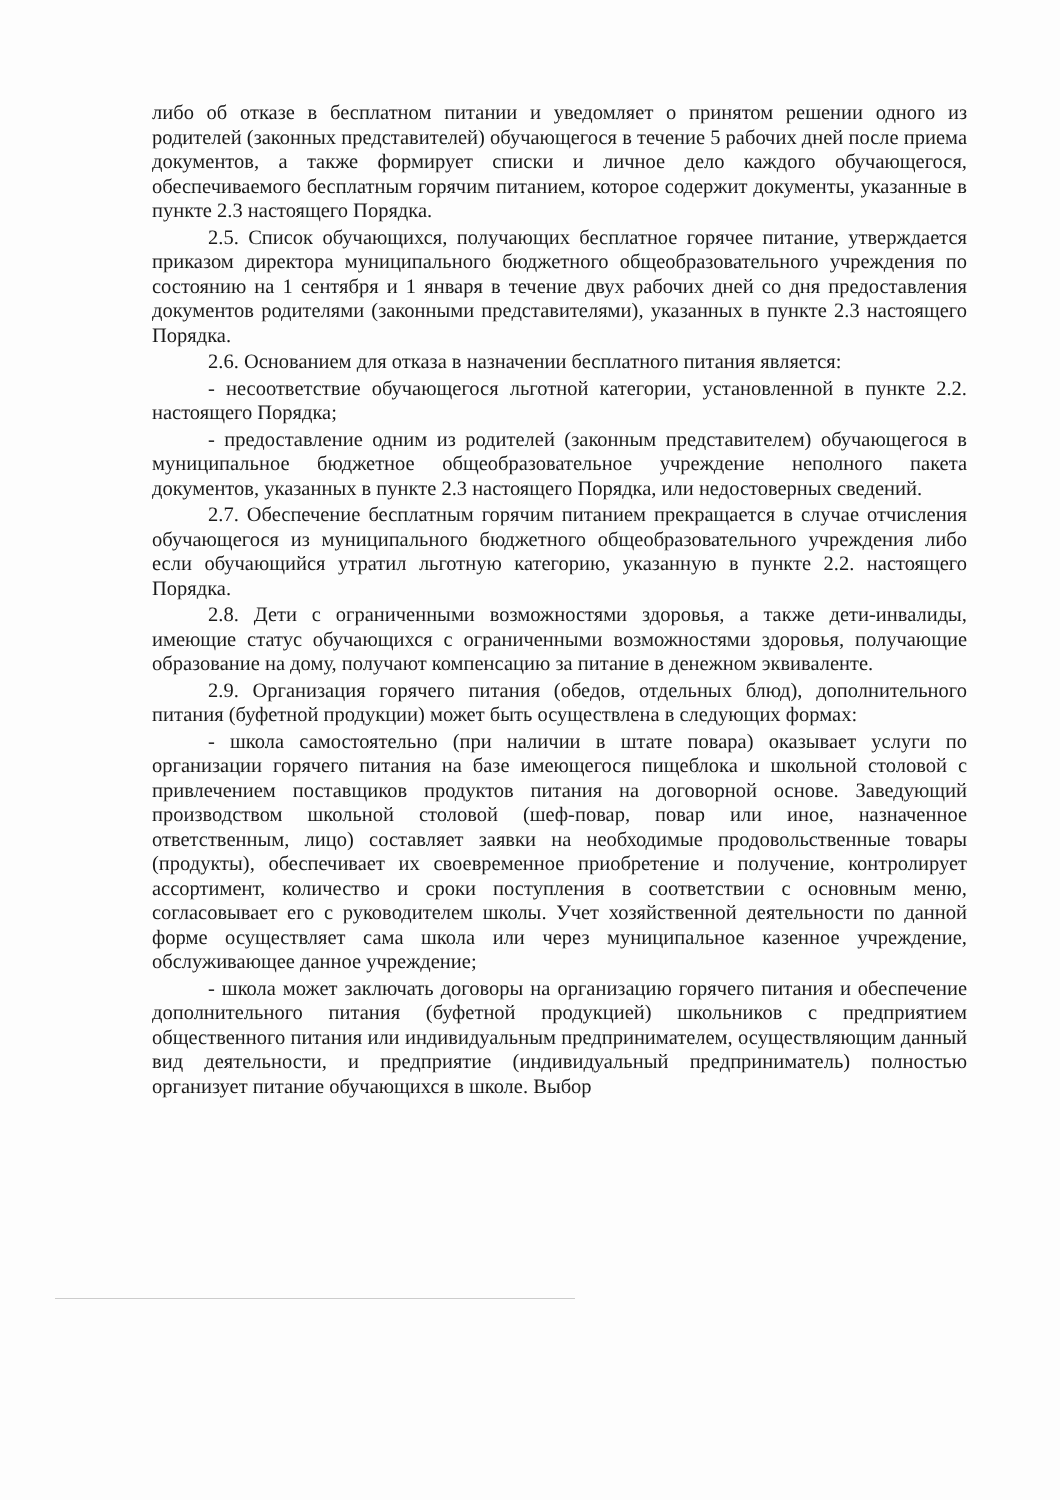либо об отказе в бесплатном питании и уведомляет о принятом решении одного из родителей (законных представителей) обучающегося в течение 5 рабочих дней после приема документов, а также формирует списки и личное дело каждого обучающегося, обеспечиваемого бесплатным горячим питанием, которое содержит документы, указанные в пункте 2.3 настоящего Порядка.
2.5. Список обучающихся, получающих бесплатное горячее питание, утверждается приказом директора муниципального бюджетного общеобразовательного учреждения по состоянию на 1 сентября и 1 января в течение двух рабочих дней со дня предоставления документов родителями (законными представителями), указанных в пункте 2.3 настоящего Порядка.
2.6. Основанием для отказа в назначении бесплатного питания является:
- несоответствие обучающегося льготной категории, установленной в пункте 2.2. настоящего Порядка;
- предоставление одним из родителей (законным представителем) обучающегося в муниципальное бюджетное общеобразовательное учреждение неполного пакета документов, указанных в пункте 2.3 настоящего Порядка, или недостоверных сведений.
2.7. Обеспечение бесплатным горячим питанием прекращается в случае отчисления обучающегося из муниципального бюджетного общеобразовательного учреждения либо если обучающийся утратил льготную категорию, указанную в пункте 2.2. настоящего Порядка.
2.8. Дети с ограниченными возможностями здоровья, а также дети-инвалиды, имеющие статус обучающихся с ограниченными возможностями здоровья, получающие образование на дому, получают компенсацию за питание в денежном эквиваленте.
2.9. Организация горячего питания (обедов, отдельных блюд), дополнительного питания (буфетной продукции) может быть осуществлена в следующих формах:
- школа самостоятельно (при наличии в штате повара) оказывает услуги по организации горячего питания на базе имеющегося пищеблока и школьной столовой с привлечением поставщиков продуктов питания на договорной основе. Заведующий производством школьной столовой (шеф-повар, повар или иное, назначенное ответственным, лицо) составляет заявки на необходимые продовольственные товары (продукты), обеспечивает их своевременное приобретение и получение, контролирует ассортимент, количество и сроки поступления в соответствии с основным меню, согласовывает его с руководителем школы. Учет хозяйственной деятельности по данной форме осуществляет сама школа или через муниципальное казенное учреждение, обслуживающее данное учреждение;
- школа может заключать договоры на организацию горячего питания и обеспечение дополнительного питания (буфетной продукцией) школьников с предприятием общественного питания или индивидуальным предпринимателем, осуществляющим данный вид деятельности, и предприятие (индивидуальный предприниматель) полностью организует питание обучающихся в школе. Выбор